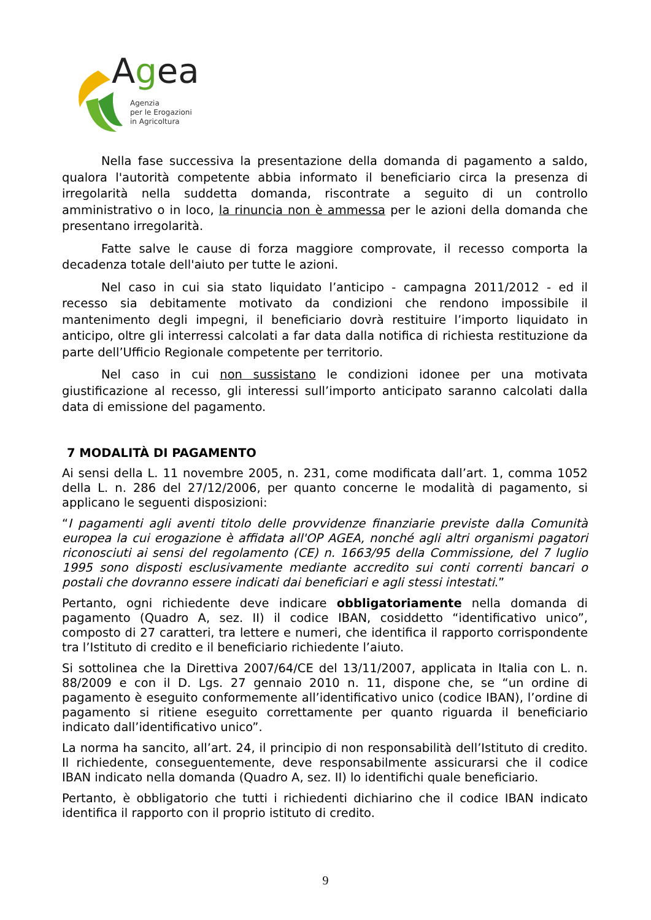Agea
Agenzia
per le Erogazioni
in Agricoltura
Nella fase successiva la presentazione della domanda di pagamento a saldo, qualora l'autorità competente abbia informato il beneficiario circa la presenza di irregolarità nella suddetta domanda, riscontrate a seguito di un controllo amministrativo o in loco, la rinuncia non è ammessa per le azioni della domanda che presentano irregolarità.
Fatte salve le cause di forza maggiore comprovate, il recesso comporta la decadenza totale dell'aiuto per tutte le azioni.
Nel caso in cui sia stato liquidato l’anticipo - campagna 2011/2012 - ed il recesso sia debitamente motivato da condizioni che rendono impossibile il mantenimento degli impegni, il beneficiario dovrà restituire l’importo liquidato in anticipo, oltre gli interressi calcolati a far data dalla notifica di richiesta restituzione da parte dell’Ufficio Regionale competente per territorio.
Nel caso in cui non sussistano le condizioni idonee per una motivata giustificazione al recesso, gli interessi sull’importo anticipato saranno calcolati dalla data di emissione del pagamento.
7 MODALITÀ DI PAGAMENTO
Ai sensi della L. 11 novembre 2005, n. 231, come modificata dall’art. 1, comma 1052 della L. n. 286 del 27/12/2006, per quanto concerne le modalità di pagamento, si applicano le seguenti disposizioni:
“I pagamenti agli aventi titolo delle provvidenze finanziarie previste dalla Comunità europea la cui erogazione è affidata all'OP AGEA, nonché agli altri organismi pagatori riconosciuti ai sensi del regolamento (CE) n. 1663/95 della Commissione, del 7 luglio 1995 sono disposti esclusivamente mediante accredito sui conti correnti bancari o postali che dovranno essere indicati dai beneficiari e agli stessi intestati.”
Pertanto, ogni richiedente deve indicare obbligatoriamente nella domanda di pagamento (Quadro A, sez. II) il codice IBAN, cosiddetto “identificativo unico”, composto di 27 caratteri, tra lettere e numeri, che identifica il rapporto corrispondente tra l’Istituto di credito e il beneficiario richiedente l’aiuto.
Si sottolinea che la Direttiva 2007/64/CE del 13/11/2007, applicata in Italia con L. n. 88/2009 e con il D. Lgs. 27 gennaio 2010 n. 11, dispone che, se “un ordine di pagamento è eseguito conformemente all’identificativo unico (codice IBAN), l’ordine di pagamento si ritiene eseguito correttamente per quanto riguarda il beneficiario indicato dall’identificativo unico”.
La norma ha sancito, all’art. 24, il principio di non responsabilità dell’Istituto di credito. Il richiedente, conseguentemente, deve responsabilmente assicurarsi che il codice IBAN indicato nella domanda (Quadro A, sez. II) lo identifichi quale beneficiario.
Pertanto, è obbligatorio che tutti i richiedenti dichiarino che il codice IBAN indicato identifica il rapporto con il proprio istituto di credito.
9